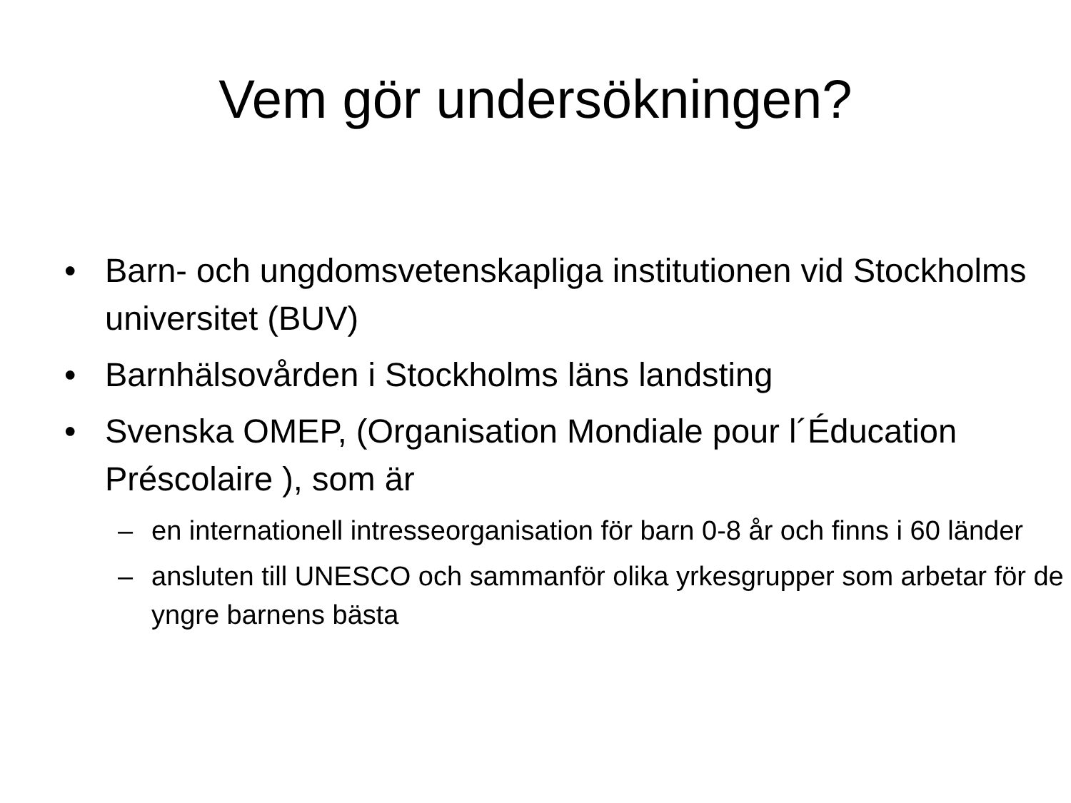Vem gör undersökningen?
• Barn- och ungdomsvetenskapliga institutionen vid Stockholms universitet (BUV)
• Barnhälsovården i Stockholms läns landsting
• Svenska OMEP, (Organisation Mondiale pour l´Éducation Préscolaire ), som är
– en internationell intresseorganisation för barn 0-8 år och finns i 60 länder
– ansluten till UNESCO och sammanför olika yrkesgrupper som arbetar för de yngre barnens bästa